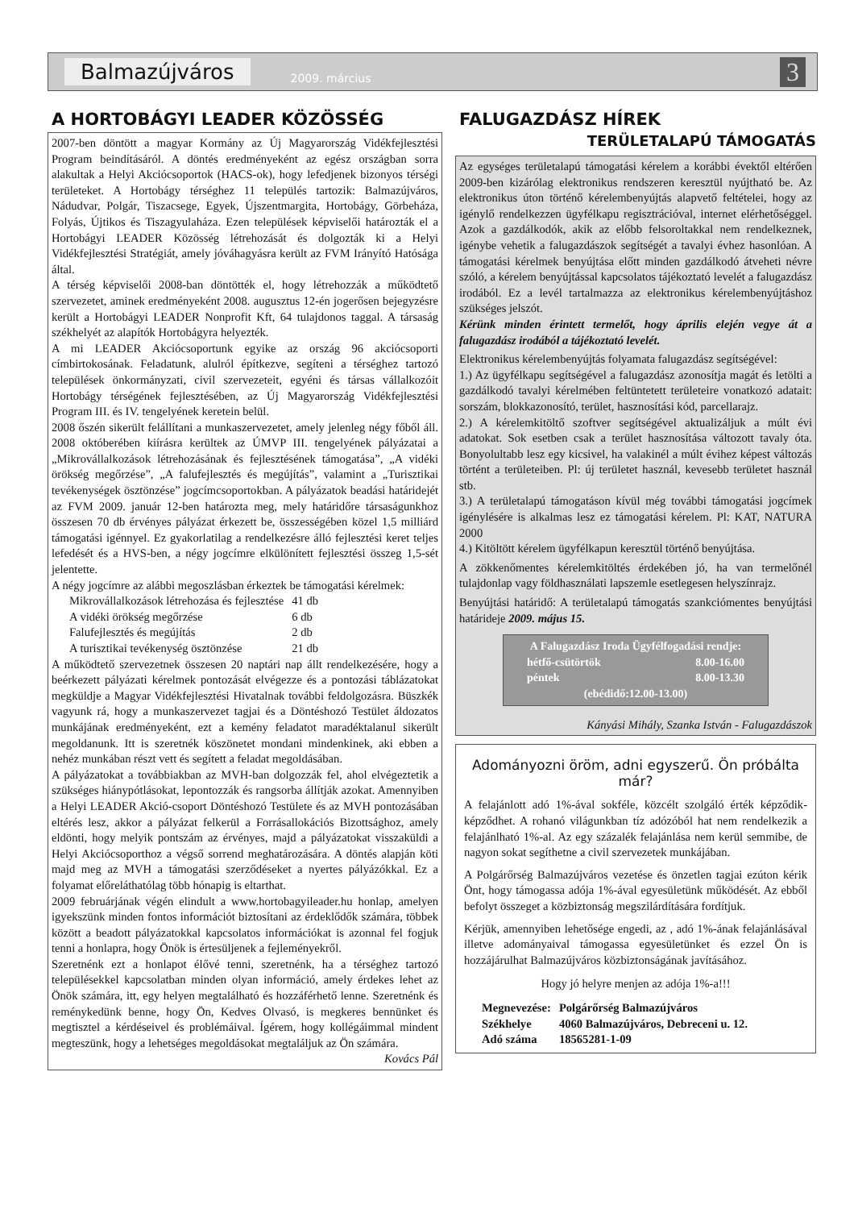Balmazújváros 2009. március 3
A HORTOBÁGYI LEADER KÖZÖSSÉG
2007-ben döntött a magyar Kormány az Új Magyarország Vidékfejlesztési Program beindításáról. A döntés eredményeként az egész országban sorra alakultak a Helyi Akciócsoportok (HACS-ok), hogy lefedjenek bizonyos térségi területeket. A Hortobágy térséghez 11 település tartozik: Balmazújváros, Nádudvar, Polgár, Tiszacsege, Egyek, Újszentmargita, Hortobágy, Görbeháza, Folyás, Újtikos és Tiszagyulaháza. Ezen települések képviselői határozták el a Hortobágyi LEADER Közösség létrehozását és dolgozták ki a Helyi Vidékfejlesztési Stratégiát, amely jóváhagyásra került az FVM Irányító Hatósága által.
A térség képviselői 2008-ban döntötték el, hogy létrehozzák a működtető szervezetet, aminek eredményeként 2008. augusztus 12-én jogerősen bejegyzésre került a Hortobágyi LEADER Nonprofit Kft, 64 tulajdonos taggal. A társaság székhelyét az alapítók Hortobágyra helyezték.
A mi LEADER Akciócsoportunk egyike az ország 96 akciócsoporti címbirtokosának. Feladatunk, alulról építkezve, segíteni a térséghez tartozó települések önkormányzati, civil szervezeteit, egyéni és társas vállalkozóit Hortobágy térségének fejlesztésében, az Új Magyarország Vidékfejlesztési Program III. és IV. tengelyének keretein belül.
2008 őszén sikerült felállítani a munkaszervezetet, amely jelenleg négy főből áll. 2008 októberében kiírásra kerültek az ÚMVP III. tengelyének pályázatai a „Mikrovállalkozások létrehozásának és fejlesztésének támogatása”, „A vidéki örökség megőrzése”, „A falufejlesztés és megújítás”, valamint a „Turisztikai tevékenységek ösztönzése” jogcímcsoportokban. A pályázatok beadási határidejét az FVM 2009. január 12-ben határozta meg, mely határidőre társaságunkhoz összesen 70 db érvényes pályázat érkezett be, összességében közel 1,5 milliárd támogatási igénnyel. Ez gyakorlatilag a rendelkezésre álló fejlesztési keret teljes lefedését és a HVS-ben, a négy jogcímre elkülönített fejlesztési összeg 1,5-sét jelentette.
A négy jogcímre az alábbi megoszlásban érkeztek be támogatási kérelmek:
| Mikrovállalkozások létrehozása és fejlesztése | 41 db |
| A vidéki örökség megőrzése | 6 db |
| Falufejlesztés és megújítás | 2 db |
| A turisztikai tevékenység ösztönzése | 21 db |
A működtető szervezetnek összesen 20 naptári nap állt rendelkezésére, hogy a beérkezett pályázati kérelmek pontozását elvégezze és a pontozási táblázatokat megküldje a Magyar Vidékfejlesztési Hivatalnak további feldolgozásra. Büszkék vagyunk rá, hogy a munkaszervezet tagjai és a Döntéshozó Testület áldozatos munkájának eredményeként, ezt a kemény feladatot maradéktalanul sikerült megoldanunk. Itt is szeretnék köszönetet mondani mindenkinek, aki ebben a nehéz munkában részt vett és segített a feladat megoldásában.
A pályázatokat a továbbiakban az MVH-ban dolgozzák fel, ahol elvégeztetik a szükséges hiánypótlásokat, lepontozzák és rangsorba állítják azokat. Amennyiben a Helyi LEADER Akció-csoport Döntéshozó Testülete és az MVH pontozásában eltérés lesz, akkor a pályázat felkerül a Forrásallokációs Bizottsághoz, amely eldönti, hogy melyik pontszám az érvényes, majd a pályázatokat visszaküldi a Helyi Akciócsoporthoz a végső sorrend meghatározására. A döntés alapján köti majd meg az MVH a támogatási szerződéseket a nyertes pályázókkal. Ez a folyamat előreláthatólag több hónapig is eltarthat.
2009 februárjának végén elindult a www.hortobagyileader.hu honlap, amelyen igyekszünk minden fontos információt biztosítani az érdeklődők számára, többek között a beadott pályázatokkal kapcsolatos információkat is azonnal fel fogjuk tenni a honlapra, hogy Önök is értesüljenek a fejleményekről.
Szeretnénk ezt a honlapot élővé tenni, szeretnénk, ha a térséghez tartozó településekkel kapcsolatban minden olyan információ, amely érdekes lehet az Önök számára, itt, egy helyen megtalálható és hozzáférhető lenne. Szeretnénk és reménykedünk benne, hogy Ön, Kedves Olvasó, is megkeres bennünket és megtisztel a kérdéseivel és problémáival. Ígérem, hogy kollégáimmal mindent megteszünk, hogy a lehetséges megoldásokat megtaláljuk az Ön számára.
Kovács Pál
FALUGAZDÁSZ HÍREK
TERÜLETALAPÚ TÁMOGATÁS
Az egységes területalapú támogatási kérelem a korábbi évektől eltérően 2009-ben kizárólag elektronikus rendszeren keresztül nyújtható be. Az elektronikus úton történő kérelembenyújtás alapvető feltételei, hogy az igénylő rendelkezzen ügyfélkapu regisztrációval, internet elérhetőséggel. Azok a gazdálkodók, akik az előbb felsoroltakkal nem rendelkeznek, igénybe vehetik a falugazdászok segítségét a tavalyi évhez hasonlóan. A támogatási kérelmek benyújtása előtt minden gazdálkodó átveheti névre szóló, a kérelem benyújtással kapcsolatos tájékoztató levelét a falugazdász irodából. Ez a levél tartalmazza az elektronikus kérelembenyújtáshoz szükséges jelszót.
Kérünk minden érintett termelőt, hogy április elején vegye át a falugazdász irodából a tájékoztató levelét.
Elektronikus kérelembenyújtás folyamata falugazdász segítségével:
1.) Az ügyfélkapu segítségével a falugazdász azonosítja magát és letölti a gazdálkodó tavalyi kérelmében feltüntetett területeire vonatkozó adatait: sorszám, blokkazonosító, terület, hasznosítási kód, parcellarajz.
2.) A kérelemkitöltő szoftver segítségével aktualizáljuk a múlt évi adatokat. Sok esetben csak a terület hasznosítása változott tavaly óta. Bonyolultabb lesz egy kicsivel, ha valakinél a múlt évihez képest változás történt a területeiben. Pl: új területet használ, kevesebb területet használ stb.
3.) A területalapú támogatáson kívül még további támogatási jogcímek igénylésére is alkalmas lesz ez támogatási kérelem. Pl: KAT, NATURA 2000
4.) Kitöltött kérelem ügyfélkapun keresztül történő benyújtása.
A zökkenőmentes kérelemkitöltés érdekében jó, ha van termelőnél tulajdonlap vagy földhasználati lapszemle esetlegesen helyszínrajz.
Benyújtási határidő: A területalapú támogatás szankciómentes benyújtási határideje 2009. május 15.
A Falugazdász Iroda Ügyfélfogadási rendje:
hétfő-csütörtök 8.00-16.00
péntek 8.00-13.30
(ebédidő:12.00-13.00)
Kányási Mihály, Szanka István - Falugazdászok
Adományozni öröm, adni egyszerű. Ön próbálta már?
A felajánlott adó 1%-ával sokféle, közcélt szolgáló érték képződik-képződhet. A rohanó világunkban tíz adózóból hat nem rendelkezik a felajánlható 1%-al. Az egy százalék felajánlása nem kerül semmibe, de nagyon sokat segíthetne a civil szervezetek munkájában.
A Polgárőrség Balmazújváros vezetése és önzetlen tagjai ezúton kérik Önt, hogy támogassa adója 1%-ával egyesületünk működését. Az ebből befolyt összeget a közbiztonság megszilárdítására fordítjuk.
Kérjük, amennyiben lehetősége engedi, az , adó 1%-ának felajánlásával illetve adományaival támogassa egyesületünket és ezzel Ön is hozzájárulhat Balmazújváros közbiztonságának javításához.
Hogy jó helyre menjen az adója 1%-a!!!
| Megnevezése: | Polgárőrség Balmazújváros |
| Székhelye | 4060 Balmazújváros, Debreceni u. 12. |
| Adó száma | 18565281-1-09 |